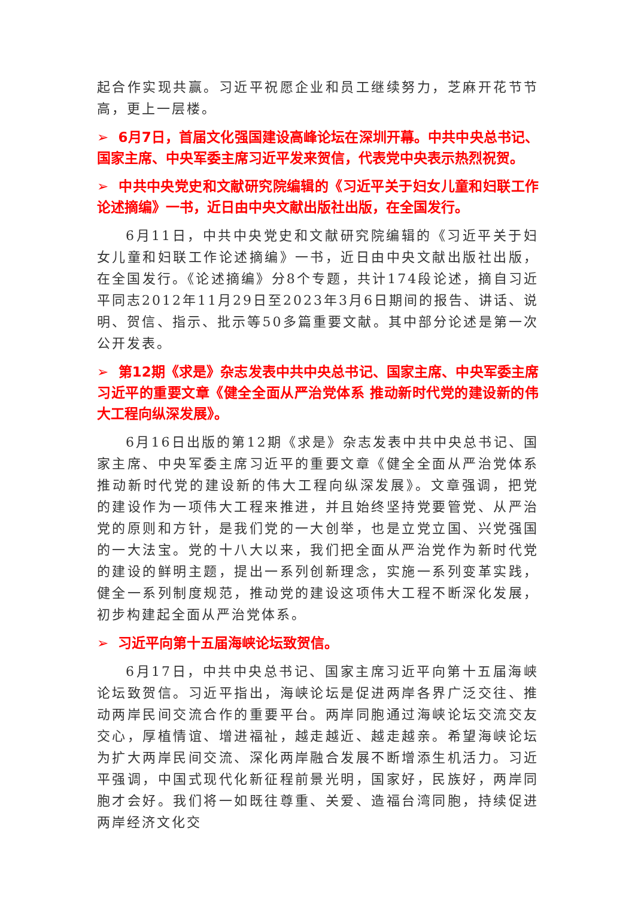起合作实现共赢。习近平祝愿企业和员工继续努力，芝麻开花节节高，更上一层楼。
➢ 6月7日，首届文化强国建设高峰论坛在深圳开幕。中共中央总书记、国家主席、中央军委主席习近平发来贺信，代表党中央表示热烈祝贺。
➢ 中共中央党史和文献研究院编辑的《习近平关于妇女儿童和妇联工作论述摘编》一书，近日由中央文献出版社出版，在全国发行。
6月11日，中共中央党史和文献研究院编辑的《习近平关于妇女儿童和妇联工作论述摘编》一书，近日由中央文献出版社出版，在全国发行。《论述摘编》分8个专题，共计174段论述，摘自习近平同志2012年11月29日至2023年3月6日期间的报告、讲话、说明、贺信、指示、批示等50多篇重要文献。其中部分论述是第一次公开发表。
➢ 第12期《求是》杂志发表中共中央总书记、国家主席、中央军委主席习近平的重要文章《健全全面从严治党体系 推动新时代党的建设新的伟大工程向纵深发展》。
6月16日出版的第12期《求是》杂志发表中共中央总书记、国家主席、中央军委主席习近平的重要文章《健全全面从严治党体系 推动新时代党的建设新的伟大工程向纵深发展》。文章强调，把党的建设作为一项伟大工程来推进，并且始终坚持党要管党、从严治党的原则和方针，是我们党的一大创举，也是立党立国、兴党强国的一大法宝。党的十八大以来，我们把全面从严治党作为新时代党的建设的鲜明主题，提出一系列创新理念，实施一系列变革实践，健全一系列制度规范，推动党的建设这项伟大工程不断深化发展，初步构建起全面从严治党体系。
➢ 习近平向第十五届海峡论坛致贺信。
6月17日，中共中央总书记、国家主席习近平向第十五届海峡论坛致贺信。习近平指出，海峡论坛是促进两岸各界广泛交往、推动两岸民间交流合作的重要平台。两岸同胞通过海峡论坛交流交友交心，厚植情谊、增进福祉，越走越近、越走越亲。希望海峡论坛为扩大两岸民间交流、深化两岸融合发展不断增添生机活力。习近平强调，中国式现代化新征程前景光明，国家好，民族好，两岸同胞才会好。我们将一如既往尊重、关爱、造福台湾同胞，持续促进两岸经济文化交